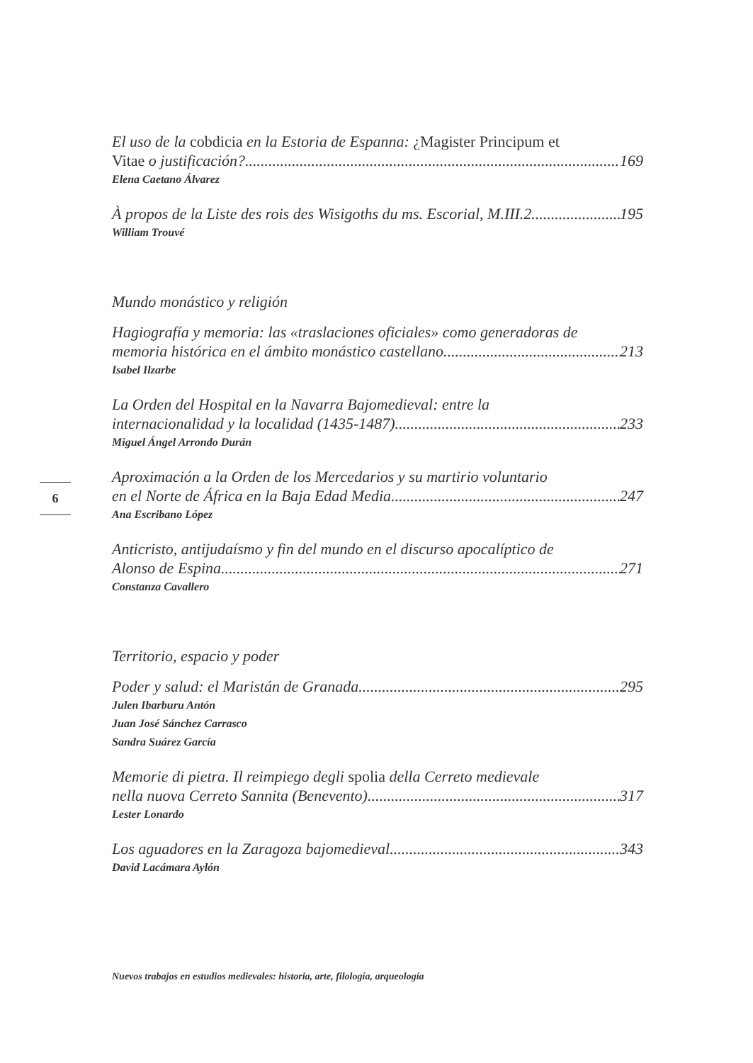El uso de la cobdicia en la Estoria de Espanna: ¿Magister Principum et
Vitae o justificación? 169
Elena Caetano Álvarez
À propos de la Liste des rois des Wisigoths du ms. Escorial, M.III.2 195
William Trouvé
Mundo monástico y religión
Hagiografía y memoria: las «traslaciones oficiales» como generadoras de
memoria histórica en el ámbito monástico castellano 213
Isabel Ilzarbe
La Orden del Hospital en la Navarra Bajomedieval: entre la
internacionalidad y la localidad (1435-1487) 233
Miguel Ángel Arrondo Durán
Aproximación a la Orden de los Mercedarios y su martirio voluntario
en el Norte de África en la Baja Edad Media 247
Ana Escribano López
Anticristo, antijudaísmo y fin del mundo en el discurso apocalíptico de
Alonso de Espina 271
Constanza Cavallero
Territorio, espacio y poder
Poder y salud: el Maristán de Granada 295
Julen Ibarburu Antón
Juan José Sánchez Carrasco
Sandra Suárez García
Memorie di pietra. Il reimpiego degli spolia della Cerreto medievale
nella nuova Cerreto Sannita (Benevento) 317
Lester Lonardo
Los aguadores en la Zaragoza bajomedieval 343
David Lacámara Aylón
6
Nuevos trabajos en estudios medievales: historia, arte, filología, arqueología